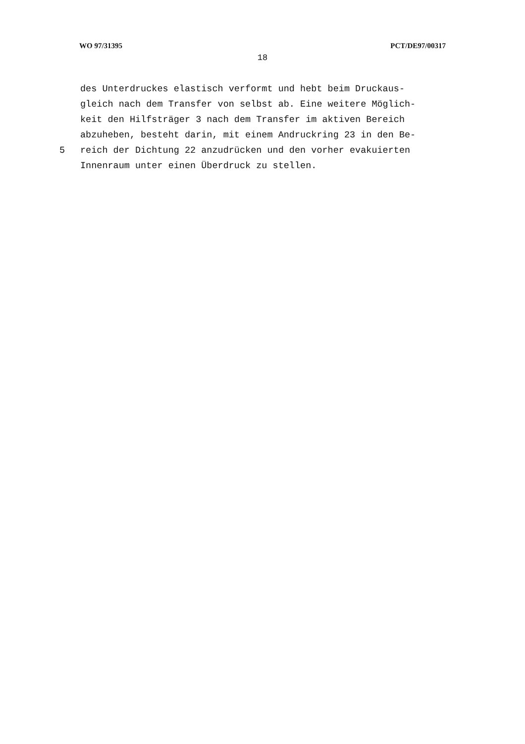WO 97/31395 PCT/DE97/00317
18
des Unterdruckes elastisch verformt und hebt beim Druckaus-
gleich nach dem Transfer von selbst ab. Eine weitere Möglich-
keit den Hilfsträger 3 nach dem Transfer im aktiven Bereich
abzuheben, besteht darin, mit einem Andruckring 23 in den Be-
5 reich der Dichtung 22 anzudrücken und den vorher evakuierten
Innenraum unter einen Überdruck zu stellen.